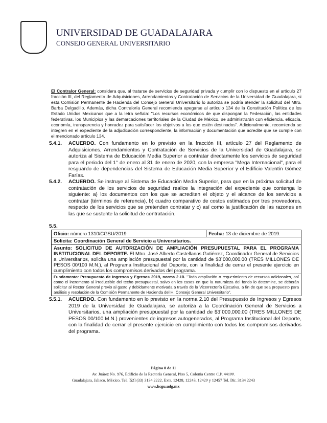UNIVERSIDAD DE GUADALAJARA
CONSEJO GENERAL UNIVERSITARIO
El Contralor General: considera que, al tratarse de servicios de seguridad privada y cumplir con lo dispuesto en el artículo 27 fracción III, del Reglamento de Adquisiciones, Arrendamientos y Contratación de Servicios de la Universidad de Guadalajara, si esta Comisión Permanente de Hacienda del Consejo General Universitario lo autoriza se podría atender la solicitud del Mtro. Barba Delgadillo. Además, dicha Contraloría General recomienda apegarse al artículo 134 de la Constitución Política de los Estado Unidos Mexicanos que a la letra señala: "Los recursos económicos de que dispongan la Federación, las entidades federativas, los Municipios y las demarcaciones territoriales de la Ciudad de México, se administrarán con eficiencia, eficacia, economía, transparencia y honradez para satisfacer los objetivos a los que estén destinados". Adicionalmente, recomienda se integren en el expediente de la adjudicación correspondiente, la información y documentación que acredite que se cumple con el mencionado artículo 134.
5.4.1. ACUERDO. Con fundamento en lo previsto en la fracción III, artículo 27 del Reglamento de Adquisiciones, Arrendamientos y Contratación de Servicios de la Universidad de Guadalajara, se autoriza al Sistema de Educación Media Superior a contratar directamente los servicios de seguridad para el periodo del 1° de enero al 31 de enero de 2020, con la empresa "Mega Internacional", para el resguardo de dependencias del Sistema de Educación Media Superior y el Edificio Valentín Gómez Farías.
5.4.2. ACUERDO. Se instruye al Sistema de Educación Media Superior, para que en la próxima solicitud de contratación de los servicios de seguridad realice la integración del expediente que contenga lo siguiente: a) los documentos con los que se acrediten el objeto y el alcance de los servicios a contratar (términos de referencia), b) cuadro comparativo de costos estimados por tres proveedores, respecto de los servicios que se pretenden contratar y c) así como la justificación de las razones en las que se sustente la solicitud de contratación.
5.5.
| Oficio: número 1310/CGSU/2019 | Fecha: 13 de diciembre de 2019. |
| Solicita: Coordinación General de Servicio a Universitarios. | |
| Asunto: SOLICITUD DE AUTORIZACIÓN DE AMPLIACIÓN PRESUPUESTAL PARA EL PROGRAMA INSTITUCIONAL DEL DEPORTE. El Mtro. José Alberto Castellanos Gutiérrez, Coordinador General de Servicios a Universitarios, solicita una ampliación presupuestal por la cantidad de $3´000,000.00 (TRES MILLONES DE PESOS 00/100 M.N.), al Programa Institucional del Deporte, con la finalidad de cerrar el presente ejercicio en cumplimiento con todos los compromisos derivados del programa. | |
| Fundamento: Presupuesto de Ingresos y Egresos 2019, norma 2.10. "Toda ampliación o requerimiento de recursos adicionales, así como el incremento al irreductible del techo presupuestal, salvo en los casos en que la naturaleza del fondo lo determine, se deberán solicitar al Rector General previo al gasto y debidamente motivada a través de la Vicerrectoría Ejecutiva, a fin de que sea propuesto para análisis y resolución de la Comisión Permanente de Hacienda del H. Consejo General Universitario". | |
5.5.1. ACUERDO. Con fundamento en lo previsto en la norma 2.10 del Presupuesto de Ingresos y Egresos 2019 de la Universidad de Guadalajara, se autoriza a la Coordinación General de Servicios a Universitarios, una ampliación presupuestal por la cantidad de $3´000,000.00 (TRES MILLONES DE PESOS 00/100 M.N.) provenientes de ingresos autogenerados, al Programa Institucional del Deporte, con la finalidad de cerrar el presente ejercicio en cumplimiento con todos los compromisos derivados del programa.
Página 8 de 11
Av. Juárez No. 976, Edificio de la Rectoría General, Piso 5, Colonia Centro C.P. 44100.
Guadalajara, Jalisco. México. Tel. [52] (33) 3134 2222, Exts. 12428, 12243, 12420 y 12457 Tel. Dir. 3134 2243
www.hcgu.udg.mx